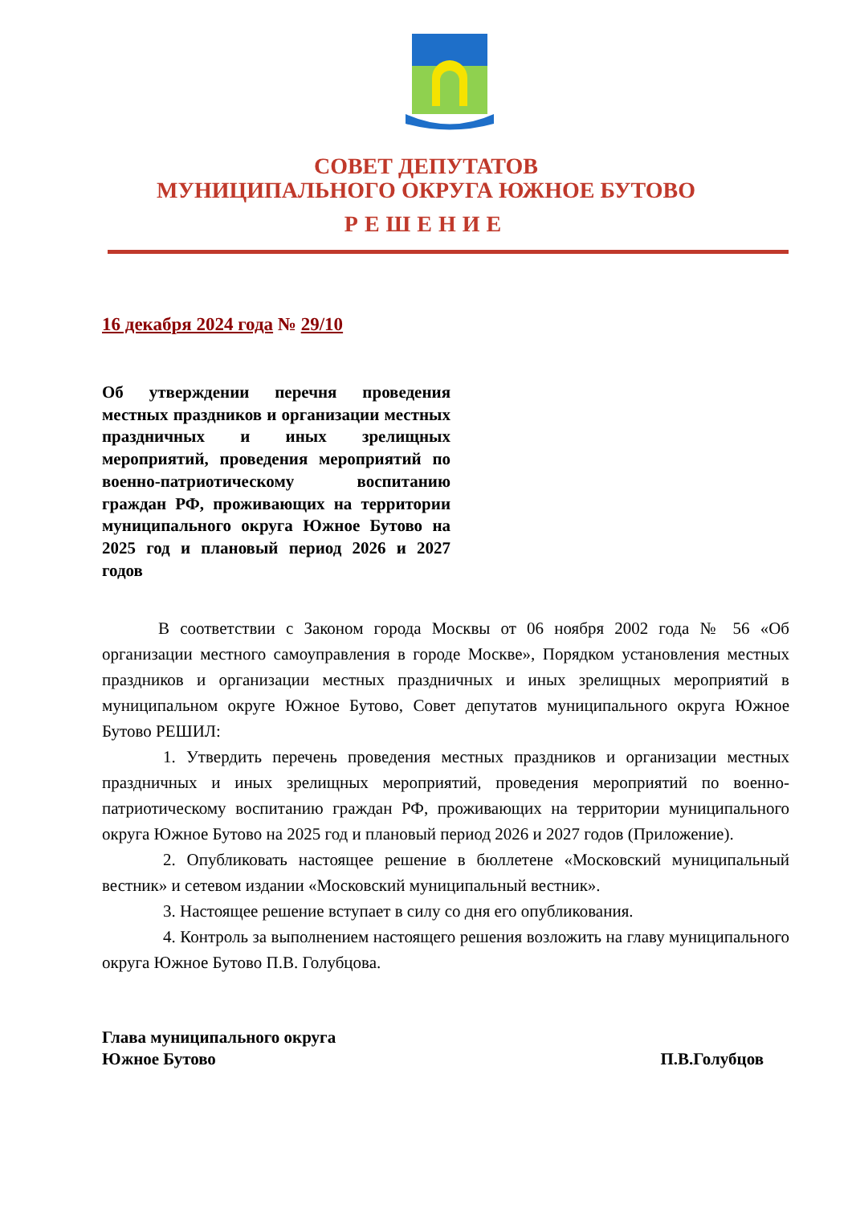СОВЕТ ДЕПУТАТОВ
МУНИЦИПАЛЬНОГО ОКРУГА ЮЖНОЕ БУТОВО
РЕШЕНИЕ
16 декабря 2024 года № 29/10
Об утверждении перечня проведения местных праздников и организации местных праздничных и иных зрелищных мероприятий, проведения мероприятий по военно-патриотическому воспитанию граждан РФ, проживающих на территории муниципального округа Южное Бутово на 2025 год и плановый период 2026 и 2027 годов
В соответствии с Законом города Москвы от 06 ноября 2002 года № 56 «Об организации местного самоуправления в городе Москве», Порядком установления местных праздников и организации местных праздничных и иных зрелищных мероприятий в муниципальном округе Южное Бутово, Совет депутатов муниципального округа Южное Бутово РЕШИЛ:
1. Утвердить перечень проведения местных праздников и организации местных праздничных и иных зрелищных мероприятий, проведения мероприятий по военно-патриотическому воспитанию граждан РФ, проживающих на территории муниципального округа Южное Бутово на 2025 год и плановый период 2026 и 2027 годов (Приложение).
2. Опубликовать настоящее решение в бюллетене «Московский муниципальный вестник» и сетевом издании «Московский муниципальный вестник».
3. Настоящее решение вступает в силу со дня его опубликования.
4. Контроль за выполнением настоящего решения возложить на главу муниципального округа Южное Бутово П.В. Голубцова.
Глава муниципального округа
Южное Бутово
П.В.Голубцов